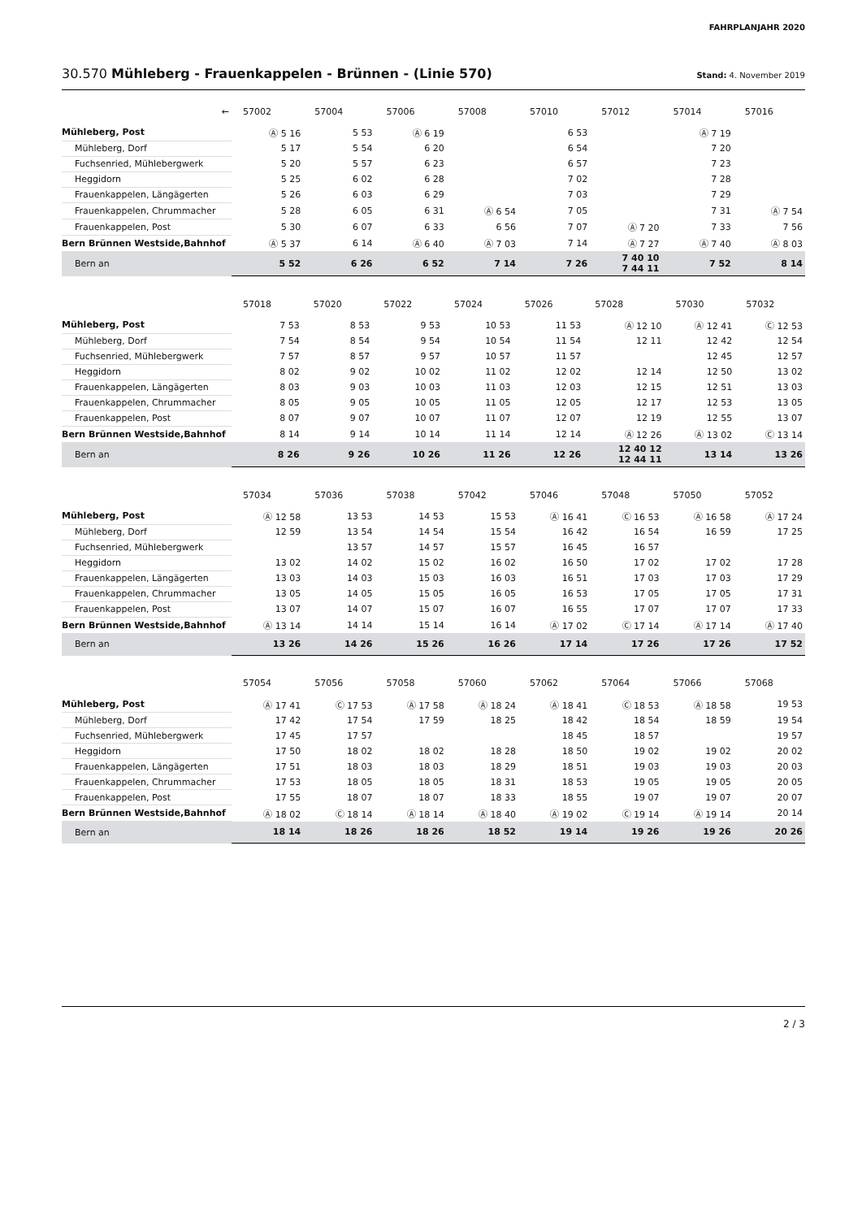FAHRPLANJAHR 2020
30.570 Mühleberg - Frauenkappelen - Brünnen - (Linie 570)
Stand: 4. November 2019
| ← | 57002 | 57004 | 57006 | 57008 | 57010 | 57012 | 57014 | 57016 |
| Mühleberg, Post | Ⓐ 5 16 | 5 53 | Ⓐ 6 19 | | 6 53 | | Ⓐ 7 19 | |
| Mühleberg, Dorf | 5 17 | 5 54 | 6 20 | | 6 54 | | 7 20 | |
| Fuchsenried, Mühlebergwerk | 5 20 | 5 57 | 6 23 | | 6 57 | | 7 23 | |
| Heggidorn | 5 25 | 6 02 | 6 28 | | 7 02 | | 7 28 | |
| Frauenkappelen, Längägerten | 5 26 | 6 03 | 6 29 | | 7 03 | | 7 29 | |
| Frauenkappelen, Chrummacher | 5 28 | 6 05 | 6 31 | Ⓐ 6 54 | 7 05 | | 7 31 | Ⓐ 7 54 |
| Frauenkappelen, Post | 5 30 | 6 07 | 6 33 | 6 56 | 7 07 | Ⓐ 7 20 | 7 33 | 7 56 |
| Bern Brünnen Westside,Bahnhof | Ⓐ 5 37 | 6 14 | Ⓐ 6 40 | Ⓐ 7 03 | 7 14 | Ⓐ 7 27 | Ⓐ 7 40 | Ⓐ 8 03 |
| Bern an | 5 52 | 6 26 | 6 52 | 7 14 | 7 26 | 7 40 10 7 44 11 | 7 52 | 8 14 |
| | 57018 | 57020 | 57022 | 57024 | 57026 | 57028 | 57030 | 57032 |
| Mühleberg, Post | 7 53 | 8 53 | 9 53 | 10 53 | 11 53 | Ⓐ 12 10 | Ⓐ 12 41 | Ⓒ 12 53 |
| Mühleberg, Dorf | 7 54 | 8 54 | 9 54 | 10 54 | 11 54 | 12 11 | 12 42 | 12 54 |
| Fuchsenried, Mühlebergwerk | 7 57 | 8 57 | 9 57 | 10 57 | 11 57 | | 12 45 | 12 57 |
| Heggidorn | 8 02 | 9 02 | 10 02 | 11 02 | 12 02 | 12 14 | 12 50 | 13 02 |
| Frauenkappelen, Längägerten | 8 03 | 9 03 | 10 03 | 11 03 | 12 03 | 12 15 | 12 51 | 13 03 |
| Frauenkappelen, Chrummacher | 8 05 | 9 05 | 10 05 | 11 05 | 12 05 | 12 17 | 12 53 | 13 05 |
| Frauenkappelen, Post | 8 07 | 9 07 | 10 07 | 11 07 | 12 07 | 12 19 | 12 55 | 13 07 |
| Bern Brünnen Westside,Bahnhof | 8 14 | 9 14 | 10 14 | 11 14 | 12 14 | Ⓐ 12 26 | Ⓐ 13 02 | Ⓒ 13 14 |
| Bern an | 8 26 | 9 26 | 10 26 | 11 26 | 12 26 | 12 40 12 12 44 11 | 13 14 | 13 26 |
| | 57034 | 57036 | 57038 | 57042 | 57046 | 57048 | 57050 | 57052 |
| Mühleberg, Post | Ⓐ 12 58 | 13 53 | 14 53 | 15 53 | Ⓐ 16 41 | Ⓒ 16 53 | Ⓐ 16 58 | Ⓐ 17 24 |
| Mühleberg, Dorf | 12 59 | 13 54 | 14 54 | 15 54 | 16 42 | 16 54 | 16 59 | 17 25 |
| Fuchsenried, Mühlebergwerk | | 13 57 | 14 57 | 15 57 | 16 45 | 16 57 | | |
| Heggidorn | 13 02 | 14 02 | 15 02 | 16 02 | 16 50 | 17 02 | 17 02 | 17 28 |
| Frauenkappelen, Längägerten | 13 03 | 14 03 | 15 03 | 16 03 | 16 51 | 17 03 | 17 03 | 17 29 |
| Frauenkappelen, Chrummacher | 13 05 | 14 05 | 15 05 | 16 05 | 16 53 | 17 05 | 17 05 | 17 31 |
| Frauenkappelen, Post | 13 07 | 14 07 | 15 07 | 16 07 | 16 55 | 17 07 | 17 07 | 17 33 |
| Bern Brünnen Westside,Bahnhof | Ⓐ 13 14 | 14 14 | 15 14 | 16 14 | Ⓐ 17 02 | Ⓒ 17 14 | Ⓐ 17 14 | Ⓐ 17 40 |
| Bern an | 13 26 | 14 26 | 15 26 | 16 26 | 17 14 | 17 26 | 17 26 | 17 52 |
| | 57054 | 57056 | 57058 | 57060 | 57062 | 57064 | 57066 | 57068 |
| Mühleberg, Post | Ⓐ 17 41 | Ⓒ 17 53 | Ⓐ 17 58 | Ⓐ 18 24 | Ⓐ 18 41 | Ⓒ 18 53 | Ⓐ 18 58 | 19 53 |
| Mühleberg, Dorf | 17 42 | 17 54 | 17 59 | 18 25 | 18 42 | 18 54 | 18 59 | 19 54 |
| Fuchsenried, Mühlebergwerk | 17 45 | 17 57 | | | 18 45 | 18 57 | | 19 57 |
| Heggidorn | 17 50 | 18 02 | 18 02 | 18 28 | 18 50 | 19 02 | 19 02 | 20 02 |
| Frauenkappelen, Längägerten | 17 51 | 18 03 | 18 03 | 18 29 | 18 51 | 19 03 | 19 03 | 20 03 |
| Frauenkappelen, Chrummacher | 17 53 | 18 05 | 18 05 | 18 31 | 18 53 | 19 05 | 19 05 | 20 05 |
| Frauenkappelen, Post | 17 55 | 18 07 | 18 07 | 18 33 | 18 55 | 19 07 | 19 07 | 20 07 |
| Bern Brünnen Westside,Bahnhof | Ⓐ 18 02 | Ⓒ 18 14 | Ⓐ 18 14 | Ⓐ 18 40 | Ⓐ 19 02 | Ⓒ 19 14 | Ⓐ 19 14 | 20 14 |
| Bern an | 18 14 | 18 26 | 18 26 | 18 52 | 19 14 | 19 26 | 19 26 | 20 26 |
2 / 3